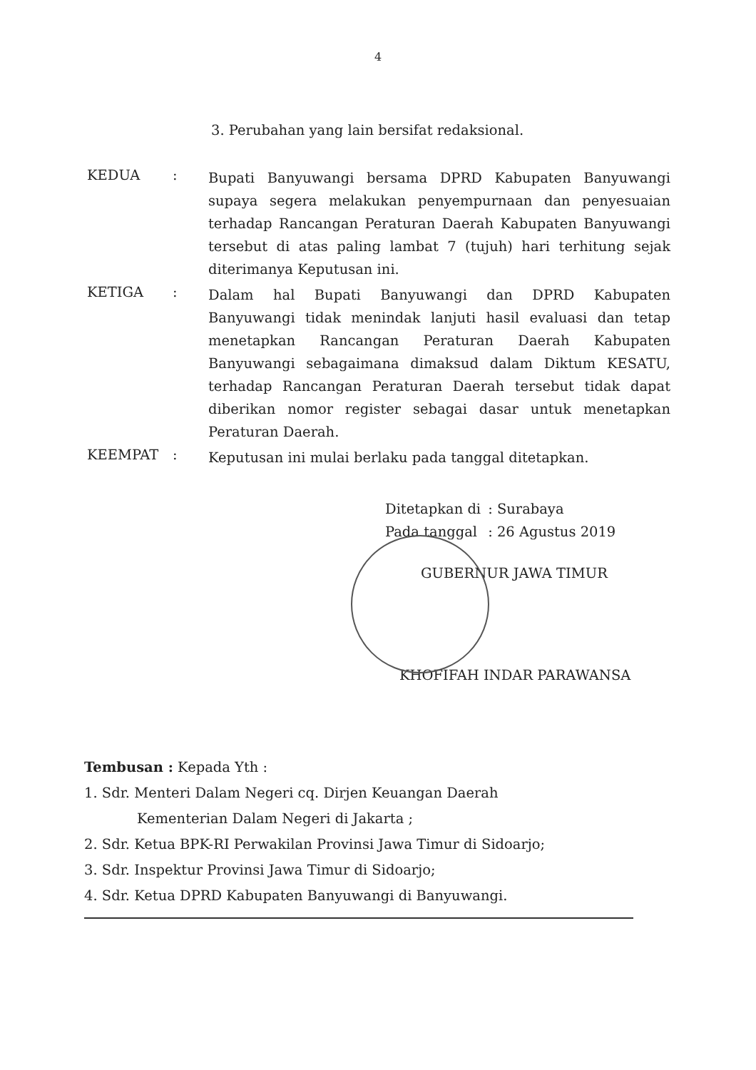4
3. Perubahan yang lain bersifat redaksional.
KEDUA :
Bupati Banyuwangi bersama DPRD Kabupaten Banyuwangi supaya segera melakukan penyempurnaan dan penyesuaian terhadap Rancangan Peraturan Daerah Kabupaten Banyuwangi tersebut di atas paling lambat 7 (tujuh) hari terhitung sejak diterimanya Keputusan ini.
KETIGA :
Dalam hal Bupati Banyuwangi dan DPRD Kabupaten Banyuwangi tidak menindak lanjuti hasil evaluasi dan tetap menetapkan Rancangan Peraturan Daerah Kabupaten Banyuwangi sebagaimana dimaksud dalam Diktum KESATU, terhadap Rancangan Peraturan Daerah tersebut tidak dapat diberikan nomor register sebagai dasar untuk menetapkan Peraturan Daerah.
KEEMPAT :
Keputusan ini mulai berlaku pada tanggal ditetapkan.
| Ditetapkan di | : Surabaya |
| Pada tanggal | : 26 Agustus 2019 |
GUBERNUR JAWA TIMUR
KHOFIFAH INDAR PARAWANSA
Tembusan : Kepada Yth :
1. Sdr. Menteri Dalam Negeri cq. Dirjen Keuangan Daerah
Kementerian Dalam Negeri di Jakarta ;
2. Sdr. Ketua BPK-RI Perwakilan Provinsi Jawa Timur di Sidoarjo;
3. Sdr. Inspektur Provinsi Jawa Timur di Sidoarjo;
4. Sdr. Ketua DPRD Kabupaten Banyuwangi di Banyuwangi.